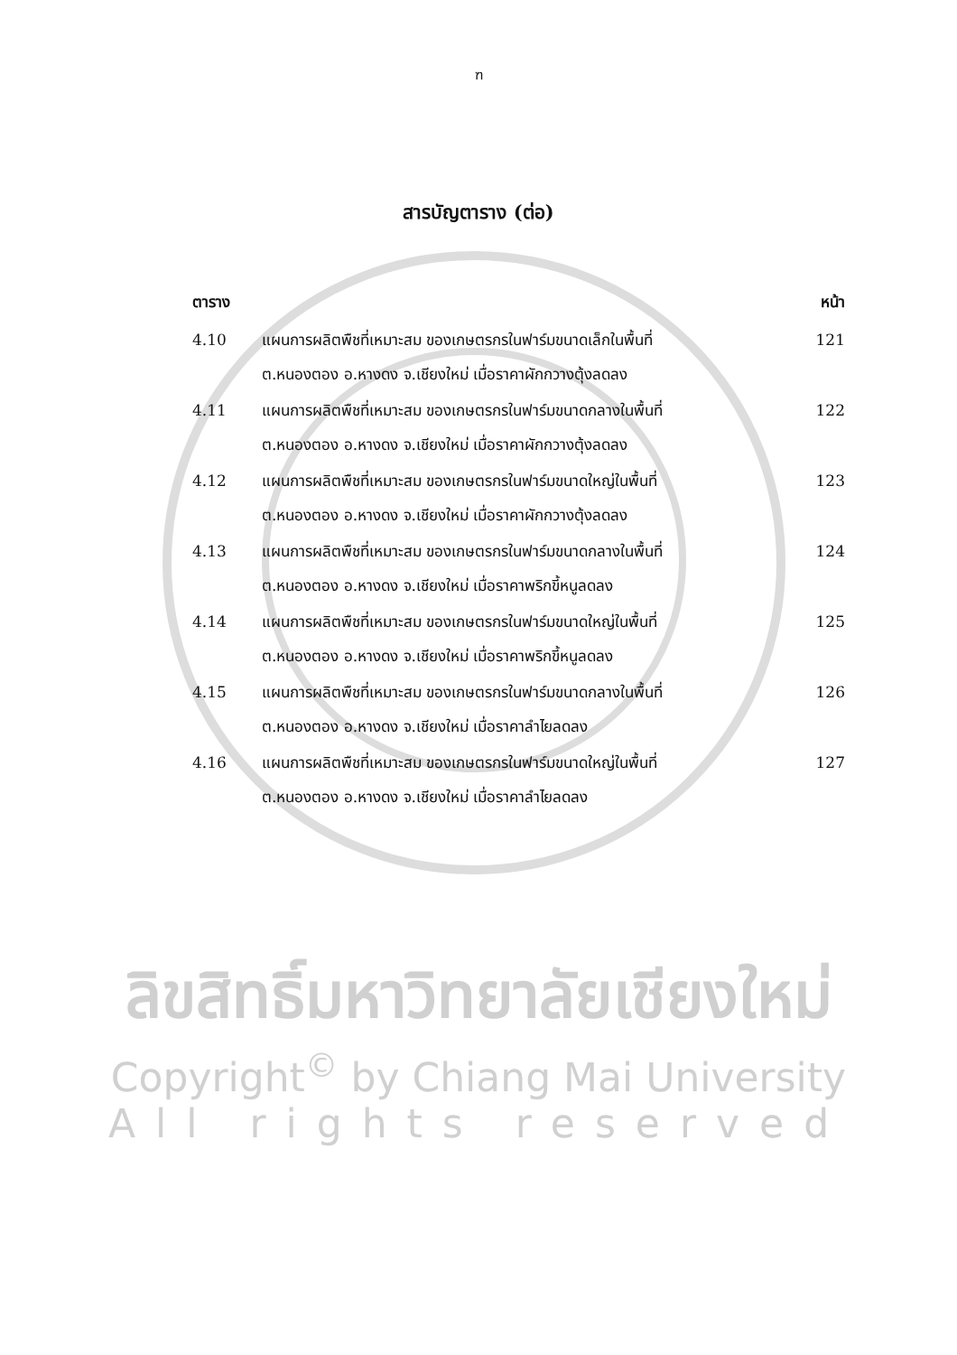ฑ
สารบัญตาราง (ต่อ)
| ตาราง | | หน้า |
| --- | --- | --- |
| 4.10 | แผนการผลิตพืชที่เหมาะสม ของเกษตรกรในฟาร์มขนาดเล็กในพื้นที่ ต.หนองตอง อ.หางดง จ.เชียงใหม่ เมื่อราคาผักกวางตุ้งลดลง | 121 |
| 4.11 | แผนการผลิตพืชที่เหมาะสม ของเกษตรกรในฟาร์มขนาดกลางในพื้นที่ ต.หนองตอง อ.หางดง จ.เชียงใหม่ เมื่อราคาผักกวางตุ้งลดลง | 122 |
| 4.12 | แผนการผลิตพืชที่เหมาะสม ของเกษตรกรในฟาร์มขนาดใหญ่ในพื้นที่ ต.หนองตอง อ.หางดง จ.เชียงใหม่ เมื่อราคาผักกวางตุ้งลดลง | 123 |
| 4.13 | แผนการผลิตพืชที่เหมาะสม ของเกษตรกรในฟาร์มขนาดกลางในพื้นที่ ต.หนองตอง อ.หางดง จ.เชียงใหม่ เมื่อราคาพริกขี้หนูลดลง | 124 |
| 4.14 | แผนการผลิตพืชที่เหมาะสม ของเกษตรกรในฟาร์มขนาดใหญ่ในพื้นที่ ต.หนองตอง อ.หางดง จ.เชียงใหม่ เมื่อราคาพริกขี้หนูลดลง | 125 |
| 4.15 | แผนการผลิตพืชที่เหมาะสม ของเกษตรกรในฟาร์มขนาดกลางในพื้นที่ ต.หนองตอง อ.หางดง จ.เชียงใหม่ เมื่อราคาลำไยลดลง | 126 |
| 4.16 | แผนการผลิตพืชที่เหมาะสม ของเกษตรกรในฟาร์มขนาดใหญ่ในพื้นที่ ต.หนองตอง อ.หางดง จ.เชียงใหม่ เมื่อราคาลำไยลดลง | 127 |
ลิขสิทธิ์มหาวิทยาลัยเชียงใหม่
Copyright<sup>©</sup> by Chiang Mai University
All rights reserved